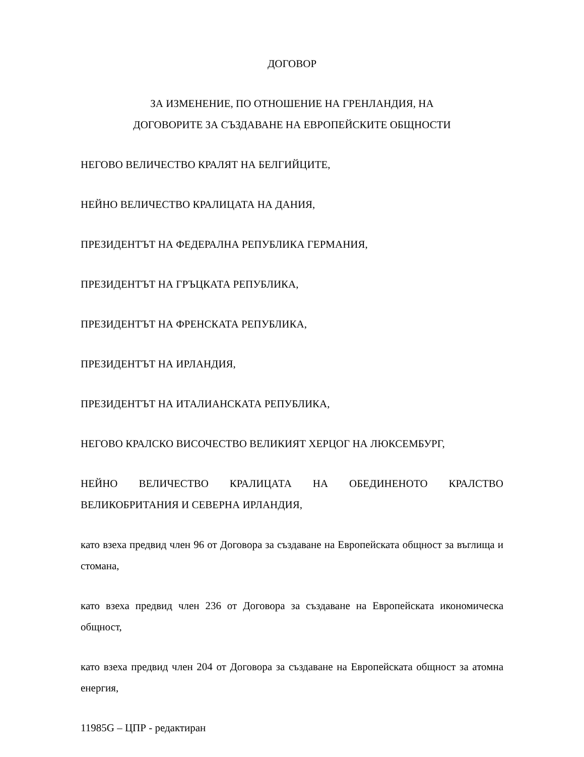ДОГОВОР
ЗА ИЗМЕНЕНИЕ, ПО ОТНОШЕНИЕ НА ГРЕНЛАНДИЯ, НА
ДОГОВОРИТЕ ЗА СЪЗДАВАНЕ НА ЕВРОПЕЙСКИТЕ ОБЩНОСТИ
НЕГОВО ВЕЛИЧЕСТВО КРАЛЯТ НА БЕЛГИЙЦИТЕ,
НЕЙНО ВЕЛИЧЕСТВО КРАЛИЦАТА НА ДАНИЯ,
ПРЕЗИДЕНТЪТ НА ФЕДЕРАЛНА РЕПУБЛИКА ГЕРМАНИЯ,
ПРЕЗИДЕНТЪТ НА ГРЪЦКАТА РЕПУБЛИКА,
ПРЕЗИДЕНТЪТ НА ФРЕНСКАТА РЕПУБЛИКА,
ПРЕЗИДЕНТЪТ НА ИРЛАНДИЯ,
ПРЕЗИДЕНТЪТ НА ИТАЛИАНСКАТА РЕПУБЛИКА,
НЕГОВО КРАЛСКО ВИСОЧЕСТВО ВЕЛИКИЯТ ХЕРЦОГ НА ЛЮКСЕМБУРГ,
НЕЙНО ВЕЛИЧЕСТВО КРАЛИЦАТА НА ОБЕДИНЕНОТО КРАЛСТВО ВЕЛИКОБРИТАНИЯ И СЕВЕРНА ИРЛАНДИЯ,
като взеха предвид член 96 от Договора за създаване на Европейската общност за въглища и стомана,
като взеха предвид член 236 от Договора за създаване на Европейската икономическа общност,
като взеха предвид член 204 от Договора за създаване на Европейската общност за атомна енергия,
11985G – ЦПР - редактиран